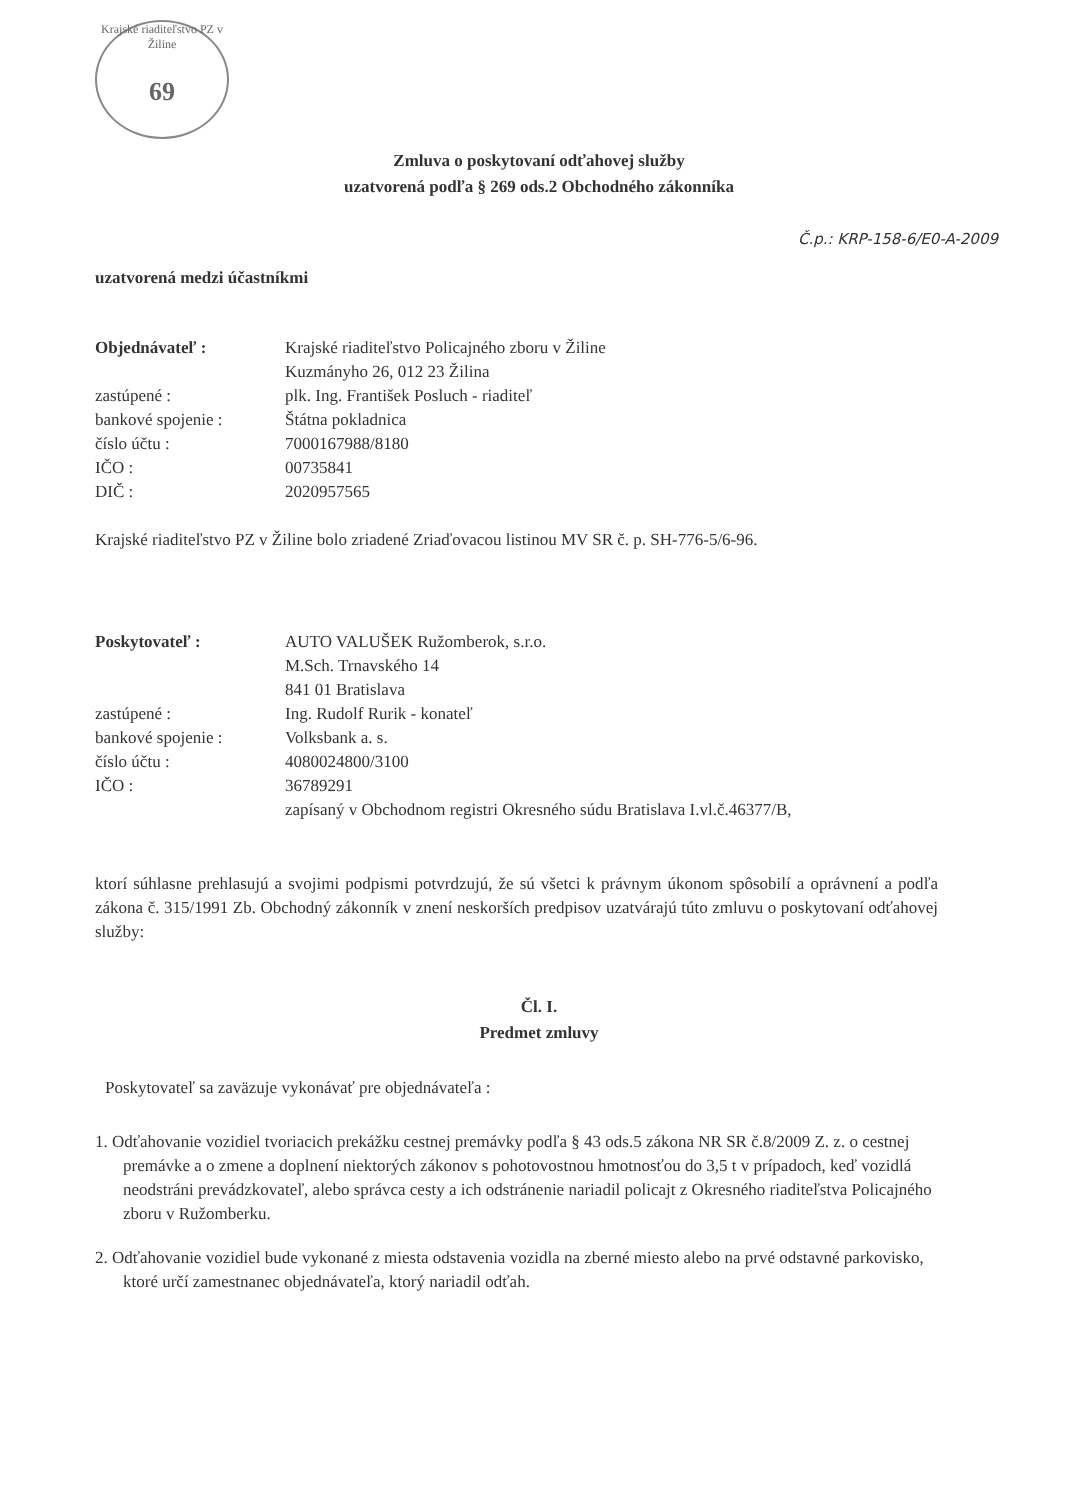Krajské riaditeľstvo PZ v Žiline
69
Zmluva o poskytovaní odťahovej služby
uzatvorená podľa § 269 ods.2 Obchodného zákonníka
Č.p.: KRP-158-6/E0-A-2009
uzatvorená medzi účastníkmi
| Objednávateľ : | Krajské riaditeľstvo Policajného zboru v Žiline |
| | Kuzmányho 26, 012 23 Žilina |
| zastúpené : | plk. Ing. František Posluch - riaditeľ |
| bankové spojenie : | Štátna pokladnica |
| číslo účtu : | 7000167988/8180 |
| IČO : | 00735841 |
| DIČ : | 2020957565 |
Krajské riaditeľstvo PZ v Žiline bolo zriadené Zriaďovacou listinou MV SR č. p. SH-776-5/6-96.
| Poskytovateľ : | AUTO VALUŠEK Ružomberok, s.r.o. |
| | M.Sch. Trnavského 14 |
| | 841 01 Bratislava |
| zastúpené : | Ing. Rudolf Rurik - konateľ |
| bankové spojenie : | Volksbank a. s. |
| číslo účtu : | 4080024800/3100 |
| IČO : | 36789291 |
| | zapísaný v Obchodnom registri Okresného súdu Bratislava I.vl.č.46377/B, |
ktorí súhlasne prehlasujú a svojimi podpismi potvrdzujú, že sú všetci k právnym úkonom spôsobilí a oprávnení a podľa zákona č. 315/1991 Zb. Obchodný zákonník v znení neskorších predpisov uzatvárajú túto zmluvu o poskytovaní odťahovej služby:
Čl. I.
Predmet zmluvy
Poskytovateľ sa zaväzuje vykonávať pre objednávateľa :
1. Odťahovanie vozidiel tvoriacich prekážku cestnej premávky podľa § 43 ods.5 zákona NR SR č.8/2009 Z. z. o cestnej premávke a o zmene a doplnení niektorých zákonov s pohotovostnou hmotnosťou do 3,5 t v prípadoch, keď vozidlá neodstráni prevádzkovateľ, alebo správca cesty a ich odstránenie nariadil policajt z Okresného riaditeľstva Policajného zboru v Ružomberku.
2. Odťahovanie vozidiel bude vykonané z miesta odstavenia vozidla na zberné miesto alebo na prvé odstavné parkovisko, ktoré určí zamestnanec objednávateľa, ktorý nariadil odťah.